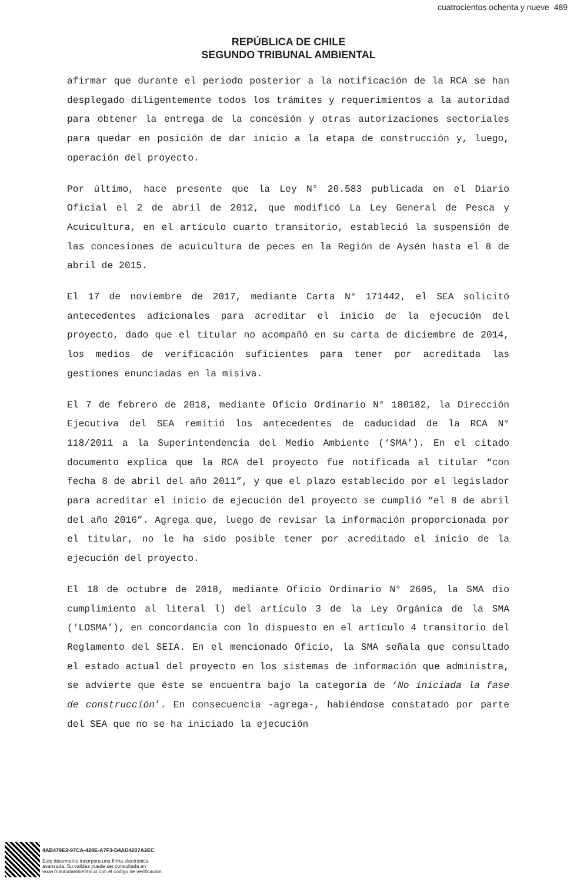cuatrocientos ochenta y nueve 489
REPÚBLICA DE CHILE
SEGUNDO TRIBUNAL AMBIENTAL
afirmar que durante el periodo posterior a la notificación de la RCA se han desplegado diligentemente todos los trámites y requerimientos a la autoridad para obtener la entrega de la concesión y otras autorizaciones sectoriales para quedar en posición de dar inicio a la etapa de construcción y, luego, operación del proyecto.
Por último, hace presente que la Ley N° 20.583 publicada en el Diario Oficial el 2 de abril de 2012, que modificó La Ley General de Pesca y Acuicultura, en el artículo cuarto transitorio, estableció la suspensión de las concesiones de acuicultura de peces en la Región de Aysén hasta el 8 de abril de 2015.
El 17 de noviembre de 2017, mediante Carta N° 171442, el SEA solicitó antecedentes adicionales para acreditar el inicio de la ejecución del proyecto, dado que el titular no acompañó en su carta de diciembre de 2014, los medios de verificación suficientes para tener por acreditada las gestiones enunciadas en la misiva.
El 7 de febrero de 2018, mediante Oficio Ordinario N° 180182, la Dirección Ejecutiva del SEA remitió los antecedentes de caducidad de la RCA N° 118/2011 a la Superintendencia del Medio Ambiente (‘SMA’). En el citado documento explica que la RCA del proyecto fue notificada al titular “con fecha 8 de abril del año 2011”, y que el plazo establecido por el legislador para acreditar el inicio de ejecución del proyecto se cumplió “el 8 de abril del año 2016”. Agrega que, luego de revisar la información proporcionada por el titular, no le ha sido posible tener por acreditado el inicio de la ejecución del proyecto.
El 18 de octubre de 2018, mediante Oficio Ordinario N° 2605, la SMA dio cumplimiento al literal l) del artículo 3 de la Ley Orgánica de la SMA (‘LOSMA’), en concordancia con lo dispuesto en el artículo 4 transitorio del Reglamento del SEIA. En el mencionado Oficio, la SMA señala que consultado el estado actual del proyecto en los sistemas de información que administra, se advierte que éste se encuentra bajo la categoría de ‘No iniciada la fase de construcción’. En consecuencia -agrega-, habiéndose constatado por parte del SEA que no se ha iniciado la ejecución
4AB479E2-97CA-428E-A7F3-D4AD4207A2EC
Este documento incorpora una firma electrónica
avanzada. Su validez puede ser consultada en
www.tribunalambiental.cl con el código de verificación.